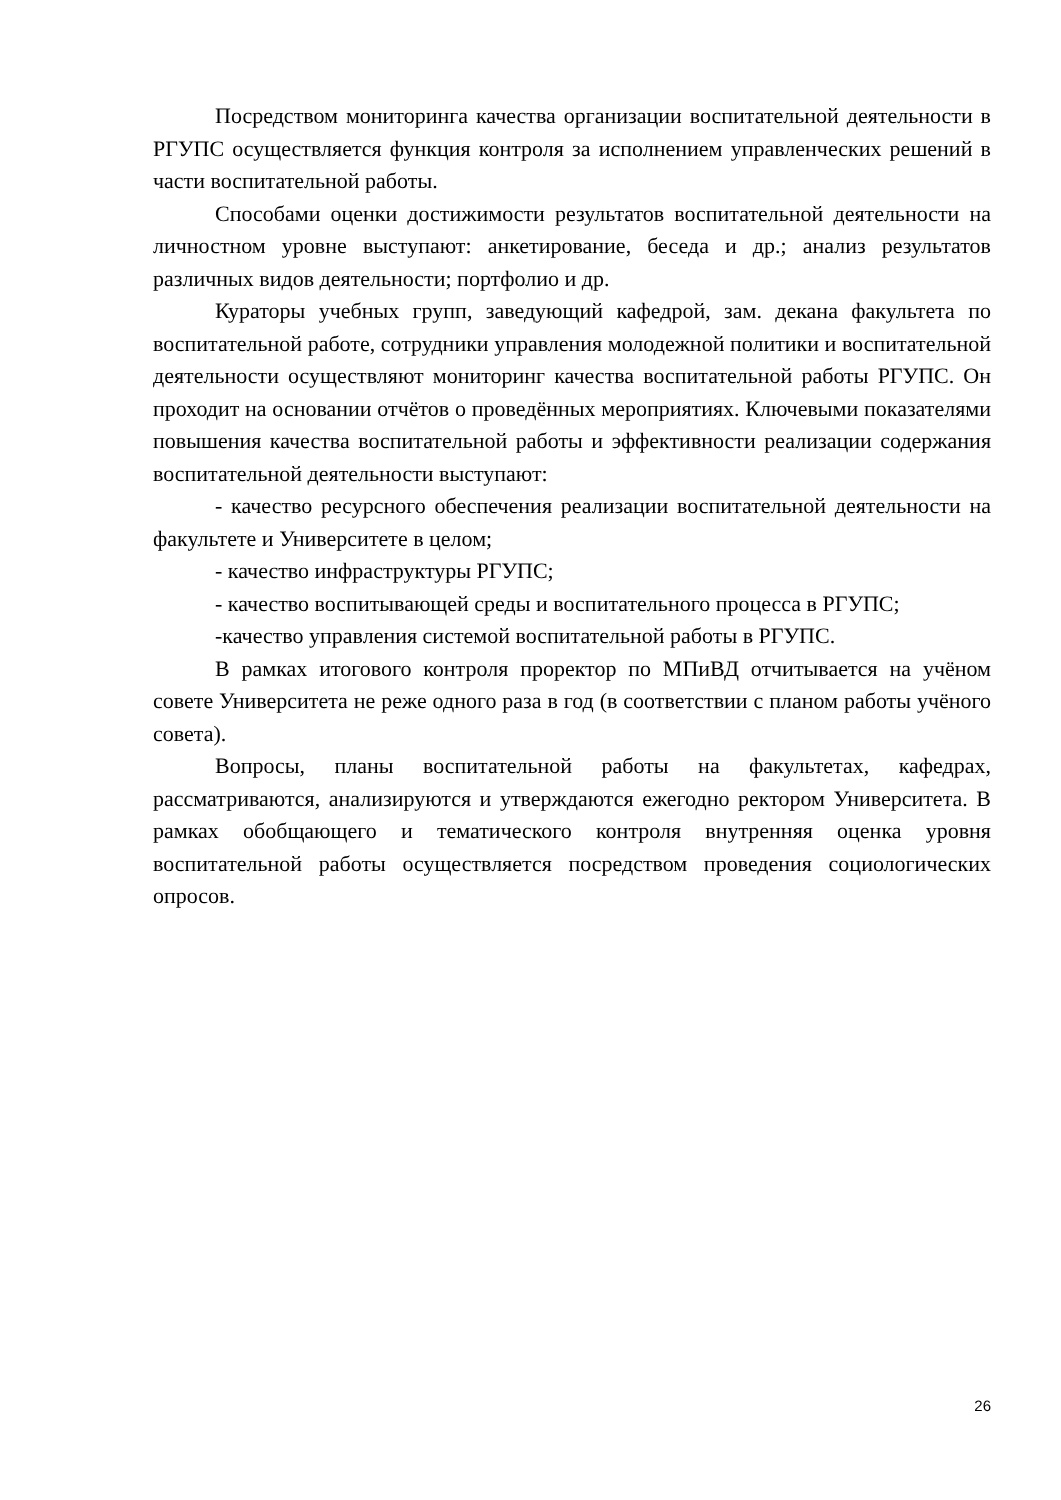Посредством мониторинга качества организации воспитательной деятельности в РГУПС осуществляется функция контроля за исполнением управленческих решений в части воспитательной работы.
Способами оценки достижимости результатов воспитательной деятельности на личностном уровне выступают: анкетирование, беседа и др.; анализ результатов различных видов деятельности; портфолио и др.
Кураторы учебных групп, заведующий кафедрой, зам. декана факультета по воспитательной работе, сотрудники управления молодежной политики и воспитательной деятельности осуществляют мониторинг качества воспитательной работы РГУПС. Он проходит на основании отчётов о проведённых мероприятиях. Ключевыми показателями повышения качества воспитательной работы и эффективности реализации содержания воспитательной деятельности выступают:
- качество ресурсного обеспечения реализации воспитательной деятельности на факультете и Университете в целом;
- качество инфраструктуры РГУПС;
- качество воспитывающей среды и воспитательного процесса в РГУПС;
-качество управления системой воспитательной работы в РГУПС.
В рамках итогового контроля проректор по МПиВД отчитывается на учёном совете Университета не реже одного раза в год (в соответствии с планом работы учёного совета).
Вопросы, планы воспитательной работы на факультетах, кафедрах, рассматриваются, анализируются и утверждаются ежегодно ректором Университета. В рамках обобщающего и тематического контроля внутренняя оценка уровня воспитательной работы осуществляется посредством проведения социологических опросов.
26